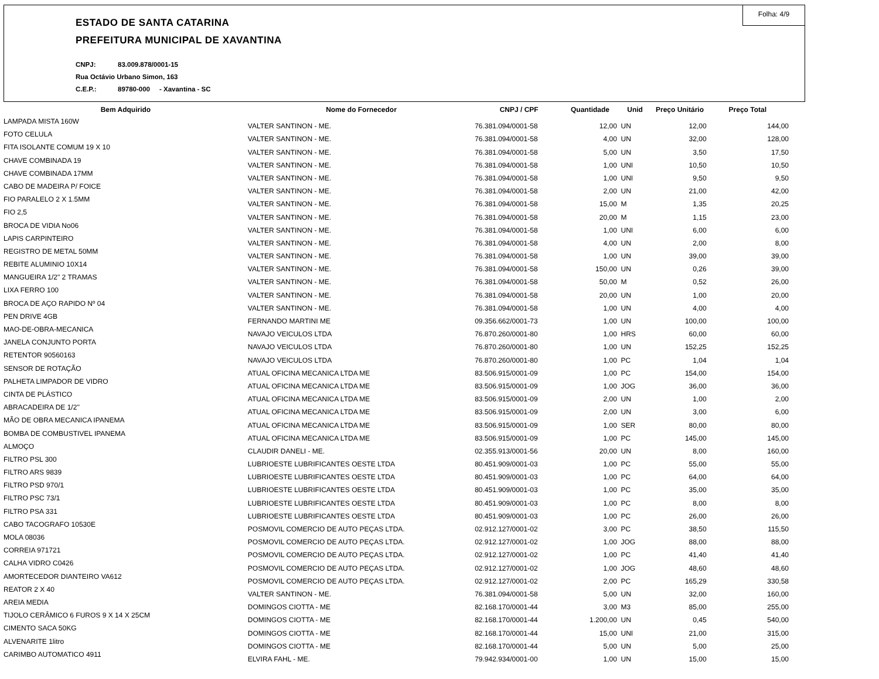Folha: 4/9
ESTADO DE SANTA CATARINA
PREFEITURA MUNICIPAL DE XAVANTINA
CNPJ: 83.009.878/0001-15
Rua Octávio Urbano Simon, 163
C.E.P.: 89780-000 - Xavantina - SC
| Bem Adquirido | Nome do Fornecedor | CNPJ / CPF | Quantidade | Unid | Preço Unitário | Preço Total |
| --- | --- | --- | --- | --- | --- | --- |
| LAMPADA MISTA 160W | VALTER SANTINON - ME. | 76.381.094/0001-58 | 12,00 | UN | 12,00 | 144,00 |
| FOTO CELULA | VALTER SANTINON - ME. | 76.381.094/0001-58 | 4,00 | UN | 32,00 | 128,00 |
| FITA ISOLANTE COMUM 19 X 10 | VALTER SANTINON - ME. | 76.381.094/0001-58 | 5,00 | UN | 3,50 | 17,50 |
| CHAVE COMBINADA 19 | VALTER SANTINON - ME. | 76.381.094/0001-58 | 1,00 | UNI | 10,50 | 10,50 |
| CHAVE COMBINADA 17MM | VALTER SANTINON - ME. | 76.381.094/0001-58 | 1,00 | UNI | 9,50 | 9,50 |
| CABO DE MADEIRA P/ FOICE | VALTER SANTINON - ME. | 76.381.094/0001-58 | 2,00 | UN | 21,00 | 42,00 |
| FIO PARALELO 2 X 1.5MM | VALTER SANTINON - ME. | 76.381.094/0001-58 | 15,00 | M | 1,35 | 20,25 |
| FIO 2,5 | VALTER SANTINON - ME. | 76.381.094/0001-58 | 20,00 | M | 1,15 | 23,00 |
| BROCA DE VIDIA No06 | VALTER SANTINON - ME. | 76.381.094/0001-58 | 1,00 | UNI | 6,00 | 6,00 |
| LAPIS CARPINTEIRO | VALTER SANTINON - ME. | 76.381.094/0001-58 | 4,00 | UN | 2,00 | 8,00 |
| REGISTRO DE METAL 50MM | VALTER SANTINON - ME. | 76.381.094/0001-58 | 1,00 | UN | 39,00 | 39,00 |
| REBITE ALUMINIO 10X14 | VALTER SANTINON - ME. | 76.381.094/0001-58 | 150,00 | UN | 0,26 | 39,00 |
| MANGUEIRA 1/2" 2 TRAMAS | VALTER SANTINON - ME. | 76.381.094/0001-58 | 50,00 | M | 0,52 | 26,00 |
| LIXA FERRO 100 | VALTER SANTINON - ME. | 76.381.094/0001-58 | 20,00 | UN | 1,00 | 20,00 |
| BROCA DE AÇO RAPIDO Nº 04 | VALTER SANTINON - ME. | 76.381.094/0001-58 | 1,00 | UN | 4,00 | 4,00 |
| PEN DRIVE 4GB | FERNANDO MARTINI ME | 09.356.662/0001-73 | 1,00 | UN | 100,00 | 100,00 |
| MAO-DE-OBRA-MECANICA | NAVAJO VEICULOS LTDA | 76.870.260/0001-80 | 1,00 | HRS | 60,00 | 60,00 |
| JANELA CONJUNTO PORTA | NAVAJO VEICULOS LTDA | 76.870.260/0001-80 | 1,00 | UN | 152,25 | 152,25 |
| RETENTOR 90560163 | NAVAJO VEICULOS LTDA | 76.870.260/0001-80 | 1,00 | PC | 1,04 | 1,04 |
| SENSOR DE ROTAÇÃO | ATUAL OFICINA MECANICA LTDA ME | 83.506.915/0001-09 | 1,00 | PC | 154,00 | 154,00 |
| PALHETA LIMPADOR DE VIDRO | ATUAL OFICINA MECANICA LTDA ME | 83.506.915/0001-09 | 1,00 | JOG | 36,00 | 36,00 |
| CINTA DE PLÁSTICO | ATUAL OFICINA MECANICA LTDA ME | 83.506.915/0001-09 | 2,00 | UN | 1,00 | 2,00 |
| ABRACADEIRA DE 1/2'' | ATUAL OFICINA MECANICA LTDA ME | 83.506.915/0001-09 | 2,00 | UN | 3,00 | 6,00 |
| MÃO DE OBRA MECANICA IPANEMA | ATUAL OFICINA MECANICA LTDA ME | 83.506.915/0001-09 | 1,00 | SER | 80,00 | 80,00 |
| BOMBA DE COMBUSTIVEL IPANEMA | ATUAL OFICINA MECANICA LTDA ME | 83.506.915/0001-09 | 1,00 | PC | 145,00 | 145,00 |
| ALMOÇO | CLAUDIR DANELI - ME. | 02.355.913/0001-56 | 20,00 | UN | 8,00 | 160,00 |
| FILTRO PSL 300 | LUBRIOESTE LUBRIFICANTES OESTE LTDA | 80.451.909/0001-03 | 1,00 | PC | 55,00 | 55,00 |
| FILTRO ARS 9839 | LUBRIOESTE LUBRIFICANTES OESTE LTDA | 80.451.909/0001-03 | 1,00 | PC | 64,00 | 64,00 |
| FILTRO PSD 970/1 | LUBRIOESTE LUBRIFICANTES OESTE LTDA | 80.451.909/0001-03 | 1,00 | PC | 35,00 | 35,00 |
| FILTRO PSC 73/1 | LUBRIOESTE LUBRIFICANTES OESTE LTDA | 80.451.909/0001-03 | 1,00 | PC | 8,00 | 8,00 |
| FILTRO PSA 331 | LUBRIOESTE LUBRIFICANTES OESTE LTDA | 80.451.909/0001-03 | 1,00 | PC | 26,00 | 26,00 |
| CABO TACOGRAFO 10530E | POSMOVIL COMERCIO DE AUTO PEÇAS LTDA. | 02.912.127/0001-02 | 3,00 | PC | 38,50 | 115,50 |
| MOLA 08036 | POSMOVIL COMERCIO DE AUTO PEÇAS LTDA. | 02.912.127/0001-02 | 1,00 | JOG | 88,00 | 88,00 |
| CORREIA 971721 | POSMOVIL COMERCIO DE AUTO PEÇAS LTDA. | 02.912.127/0001-02 | 1,00 | PC | 41,40 | 41,40 |
| CALHA VIDRO C0426 | POSMOVIL COMERCIO DE AUTO PEÇAS LTDA. | 02.912.127/0001-02 | 1,00 | JOG | 48,60 | 48,60 |
| AMORTECEDOR DIANTEIRO VA612 | POSMOVIL COMERCIO DE AUTO PEÇAS LTDA. | 02.912.127/0001-02 | 2,00 | PC | 165,29 | 330,58 |
| REATOR 2 X 40 | VALTER SANTINON - ME. | 76.381.094/0001-58 | 5,00 | UN | 32,00 | 160,00 |
| AREIA MEDIA | DOMINGOS CIOTTA - ME | 82.168.170/0001-44 | 3,00 | M3 | 85,00 | 255,00 |
| TIJOLO CERÂMICO 6 FUROS 9 X 14 X 25CM | DOMINGOS CIOTTA - ME | 82.168.170/0001-44 | 1.200,00 | UN | 0,45 | 540,00 |
| CIMENTO SACA 50KG | DOMINGOS CIOTTA - ME | 82.168.170/0001-44 | 15,00 | UNI | 21,00 | 315,00 |
| ALVENARITE 1litro | DOMINGOS CIOTTA - ME | 82.168.170/0001-44 | 5,00 | UN | 5,00 | 25,00 |
| CARIMBO AUTOMATICO 4911 | ELVIRA FAHL - ME. | 79.942.934/0001-00 | 1,00 | UN | 15,00 | 15,00 |